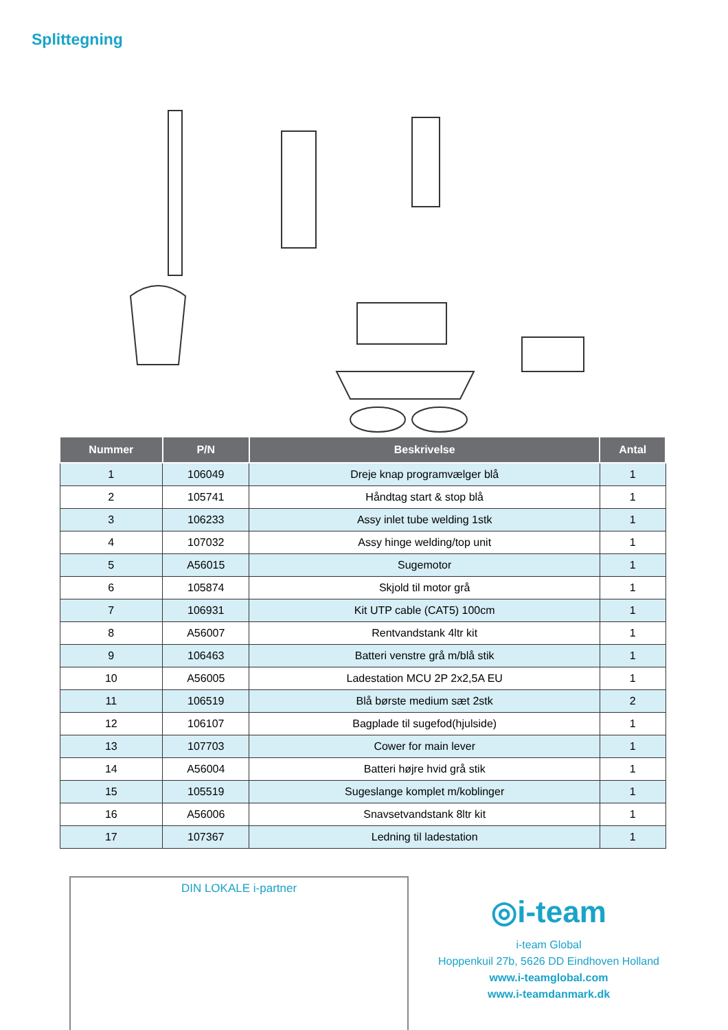Splittegning
| Nummer | P/N | Beskrivelse | Antal |
| --- | --- | --- | --- |
| 1 | 106049 | Dreje knap programvælger blå | 1 |
| 2 | 105741 | Håndtag start & stop blå | 1 |
| 3 | 106233 | Assy inlet tube welding 1stk | 1 |
| 4 | 107032 | Assy hinge welding/top unit | 1 |
| 5 | A56015 | Sugemotor | 1 |
| 6 | 105874 | Skjold til motor grå | 1 |
| 7 | 106931 | Kit UTP cable (CAT5) 100cm | 1 |
| 8 | A56007 | Rentvandstank 4ltr kit | 1 |
| 9 | 106463 | Batteri venstre grå m/blå stik | 1 |
| 10 | A56005 | Ladestation MCU 2P 2x2,5A EU | 1 |
| 11 | 106519 | Blå børste medium sæt 2stk | 2 |
| 12 | 106107 | Bagplade til sugefod(hjulside) | 1 |
| 13 | 107703 | Cower for main lever | 1 |
| 14 | A56004 | Batteri højre hvid grå stik | 1 |
| 15 | 105519 | Sugeslange komplet m/koblinger | 1 |
| 16 | A56006 | Snavsetvandstank 8ltr kit | 1 |
| 17 | 107367 | Ledning til ladestation | 1 |
DIN LOKALE i-partner
◎i-team
i-team Global
Hoppenkuil 27b, 5626 DD Eindhoven Holland
www.i-teamglobal.com
www.i-teamdanmark.dk